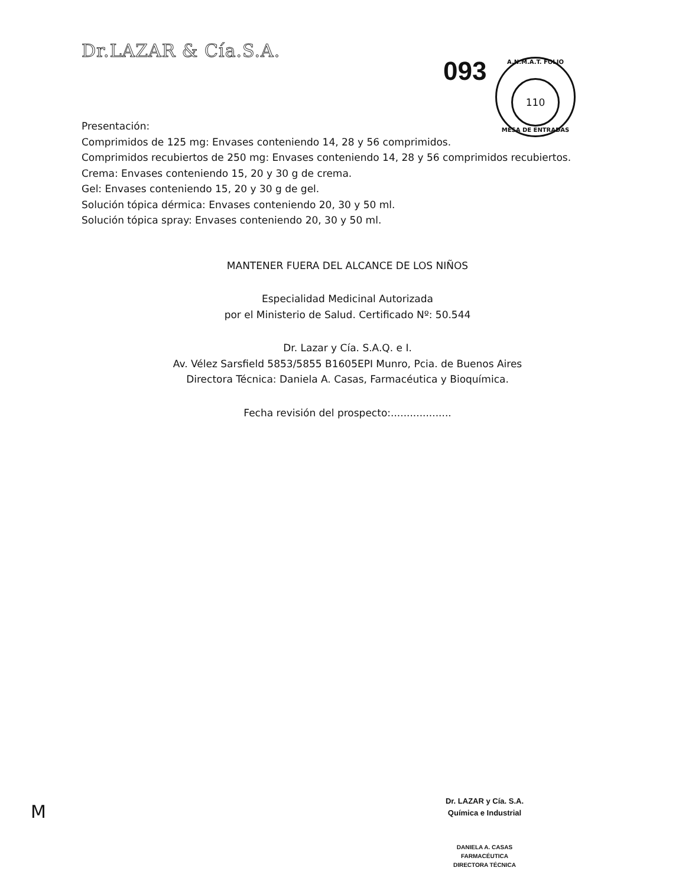Dr.LAZAR & Cía.S.A.
093
A.N.M.A.T. FOLIO
110
MESA DE ENTRADAS
Presentación:
Comprimidos de 125 mg: Envases conteniendo 14, 28 y 56 comprimidos.
Comprimidos recubiertos de 250 mg: Envases conteniendo 14, 28 y 56 comprimidos recubiertos.
Crema: Envases conteniendo 15, 20 y 30 g de crema.
Gel: Envases conteniendo 15, 20 y 30 g de gel.
Solución tópica dérmica: Envases conteniendo 20, 30 y 50 ml.
Solución tópica spray: Envases conteniendo 20, 30 y 50 ml.
MANTENER FUERA DEL ALCANCE DE LOS NIÑOS
Especialidad Medicinal Autorizada
por el Ministerio de Salud. Certificado Nº: 50.544
Dr. Lazar y Cía. S.A.Q. e I.
Av. Vélez Sarsfield 5853/5855 B1605EPI Munro, Pcia. de Buenos Aires
Directora Técnica: Daniela A. Casas, Farmacéutica y Bioquímica.
Fecha revisión del prospecto:...................
M
Dr. LAZAR y Cía. S.A.
Química e Industrial
DANIELA A. CASAS
FARMACÉUTICA
DIRECTORA TÉCNICA